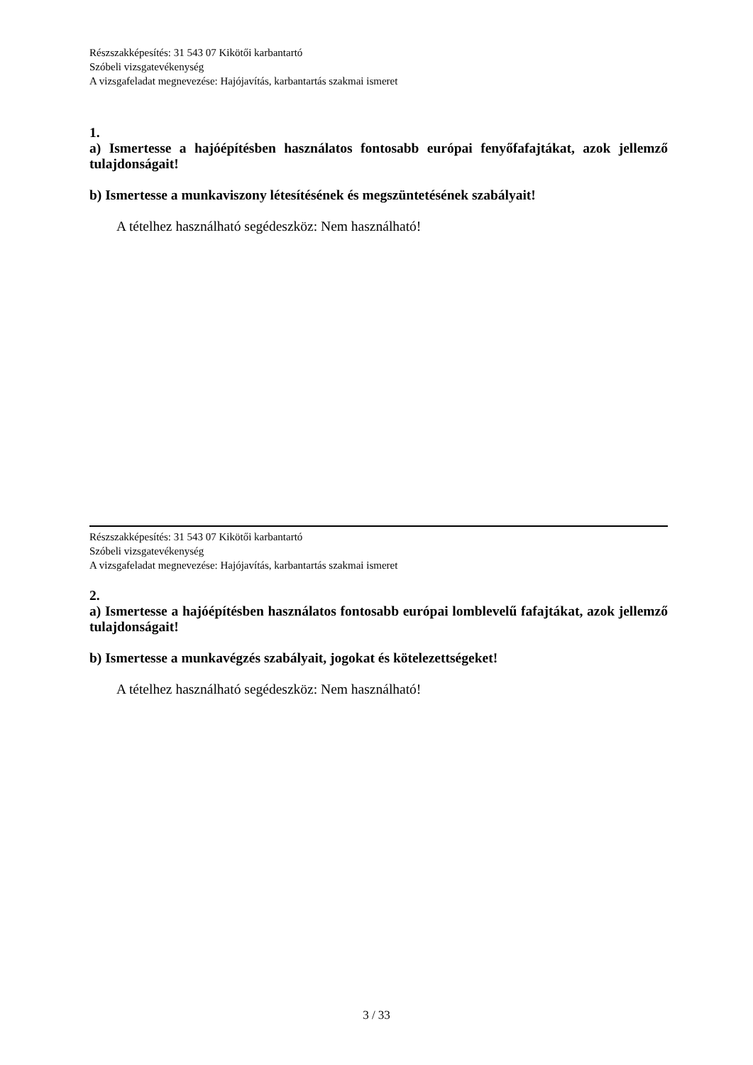Részszakképesítés: 31 543 07 Kikötői karbantartó
Szóbeli vizsgatevékenység
A vizsgafeladat megnevezése: Hajójavítás, karbantartás szakmai ismeret
1.
a) Ismertesse a hajóépítésben használatos fontosabb európai fenyőfafajtákat, azok jellemző tulajdonságait!
b) Ismertesse a munkaviszony létesítésének és megszüntetésének szabályait!
A tételhez használható segédeszköz: Nem használható!
Részszakképesítés: 31 543 07 Kikötői karbantartó
Szóbeli vizsgatevékenység
A vizsgafeladat megnevezése: Hajójavítás, karbantartás szakmai ismeret
2.
a) Ismertesse a hajóépítésben használatos fontosabb európai lomblevelű fafajtákat, azok jellemző tulajdonságait!
b) Ismertesse a munkavégzés szabályait, jogokat és kötelezettségeket!
A tételhez használható segédeszköz: Nem használható!
3 / 33